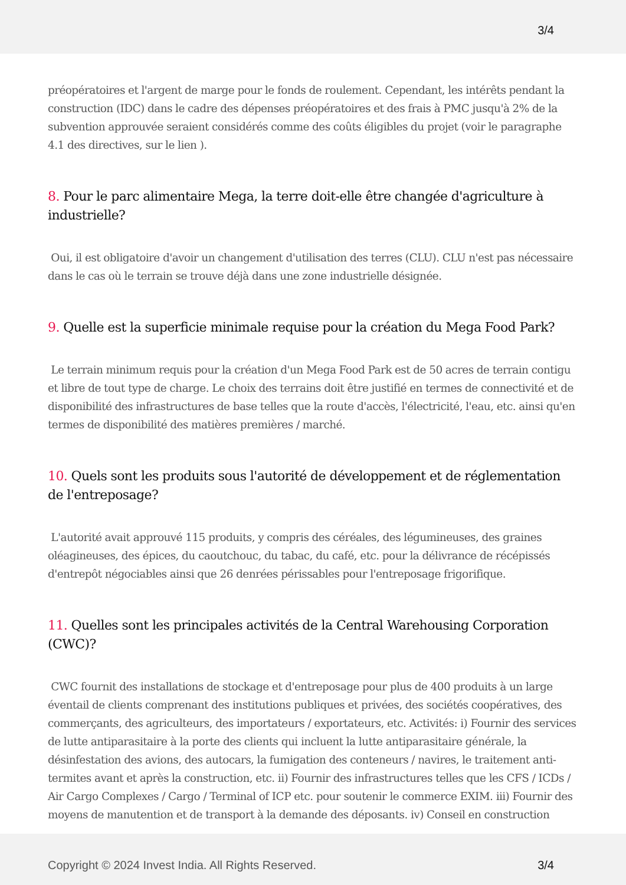3/4
préopératoires et l'argent de marge pour le fonds de roulement. Cependant, les intérêts pendant la construction (IDC) dans le cadre des dépenses préopératoires et des frais à PMC jusqu'à 2% de la subvention approuvée seraient considérés comme des coûts éligibles du projet (voir le paragraphe 4.1 des directives, sur le lien ).
8. Pour le parc alimentaire Mega, la terre doit-elle être changée d'agriculture à industrielle?
Oui, il est obligatoire d'avoir un changement d'utilisation des terres (CLU). CLU n'est pas nécessaire dans le cas où le terrain se trouve déjà dans une zone industrielle désignée.
9. Quelle est la superficie minimale requise pour la création du Mega Food Park?
Le terrain minimum requis pour la création d'un Mega Food Park est de 50 acres de terrain contigu et libre de tout type de charge. Le choix des terrains doit être justifié en termes de connectivité et de disponibilité des infrastructures de base telles que la route d'accès, l'électricité, l'eau, etc. ainsi qu'en termes de disponibilité des matières premières / marché.
10. Quels sont les produits sous l'autorité de développement et de réglementation de l'entreposage?
L'autorité avait approuvé 115 produits, y compris des céréales, des légumineuses, des graines oléagineuses, des épices, du caoutchouc, du tabac, du café, etc. pour la délivrance de récépissés d'entrepôt négociables ainsi que 26 denrées périssables pour l'entreposage frigorifique.
11. Quelles sont les principales activités de la Central Warehousing Corporation (CWC)?
CWC fournit des installations de stockage et d'entreposage pour plus de 400 produits à un large éventail de clients comprenant des institutions publiques et privées, des sociétés coopératives, des commerçants, des agriculteurs, des importateurs / exportateurs, etc. Activités: i) Fournir des services de lutte antiparasitaire à la porte des clients qui incluent la lutte antiparasitaire générale, la désinfestation des avions, des autocars, la fumigation des conteneurs / navires, le traitement anti-termites avant et après la construction, etc. ii) Fournir des infrastructures telles que les CFS / ICDs / Air Cargo Complexes / Cargo / Terminal of ICP etc. pour soutenir le commerce EXIM. iii) Fournir des moyens de manutention et de transport à la demande des déposants. iv) Conseil en construction
Copyright © 2024 Invest India. All Rights Reserved.
3/4